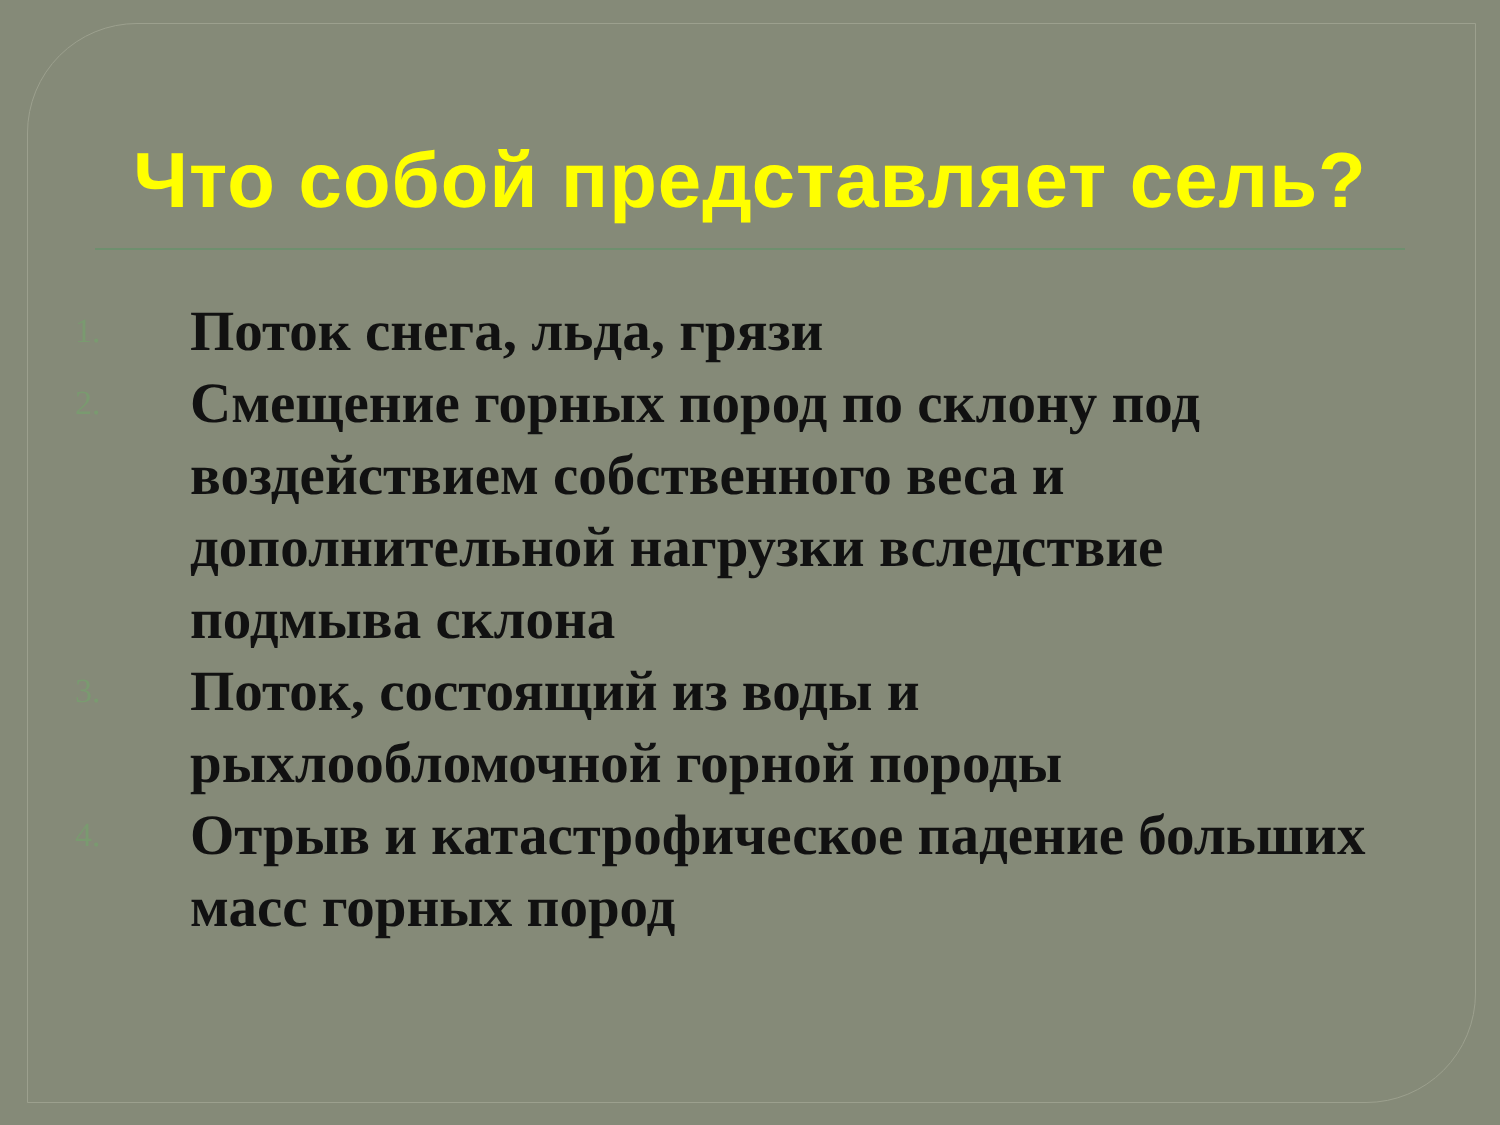Что собой представляет сель?
1. Поток снега, льда, грязи
2. Смещение горных пород по склону под воздействием собственного веса и дополнительной нагрузки вследствие подмыва склона
3. Поток, состоящий из воды и рыхлообломочной горной породы
4. Отрыв и катастрофическое падение больших масс горных пород